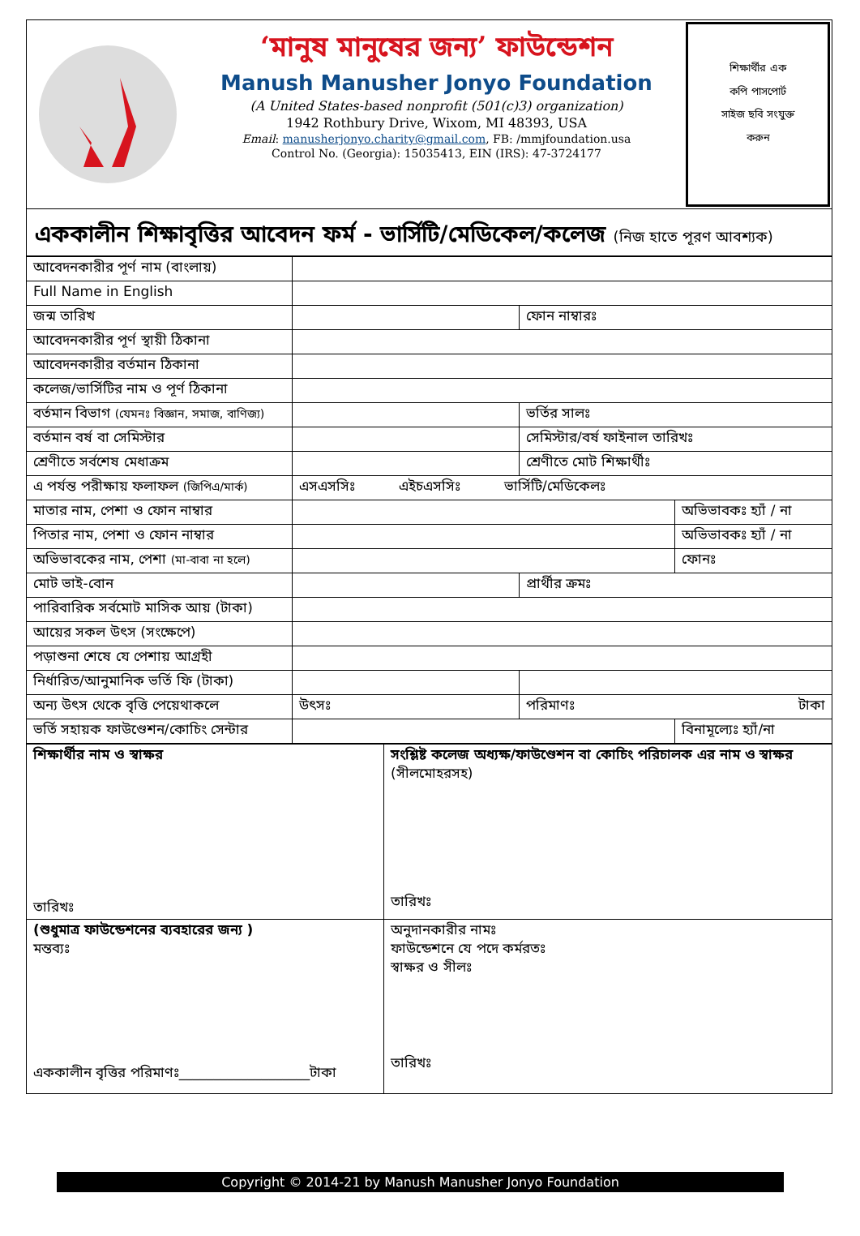‘মানুষ মানুষের জন্য’ ফাউন্ডেশন
Manush Manusher Jonyo Foundation
(A United States-based nonprofit (501(c)3) organization)
1942 Rothbury Drive, Wixom, MI 48393, USA
Email: manusherjonyo.charity@gmail.com, FB: /mmjfoundation.usa
Control No. (Georgia): 15035413, EIN (IRS): 47-3724177
শিক্ষার্থীর এক
কপি পাসপোর্ট
সাইজ ছবি সংযুক্ত
করুন
এককালীন শিক্ষাবৃত্তির আবেদন ফর্ম - ভার্সিটি/মেডিকেল/কলেজ (নিজ হাতে পূরণ আবশ্যক)
| আবেদনকারীর পূর্ণ নাম (বাংলায়) | | | |
| Full Name in English | | | |
| জন্ম তারিখ | | ফোন নাম্বারঃ | |
| আবেদনকারীর পূর্ণ স্থায়ী ঠিকানা | | | |
| আবেদনকারীর বর্তমান ঠিকানা | | | |
| কলেজ/ভার্সিটির নাম ও পূর্ণ ঠিকানা | | | |
| বর্তমান বিভাগ (যেমনঃ বিজ্ঞান, সমাজ, বাণিজ্য) | | ভর্তির সালঃ | |
| বর্তমান বর্ষ বা সেমিস্টার | | সেমিস্টার/বর্ষ ফাইনাল তারিখঃ | |
| শ্রেণীতে সর্বশেষ মেধাক্রম | | শ্রেণীতে মোট শিক্ষার্থীঃ | |
| এ পর্যন্ত পরীক্ষায় ফলাফল (জিপিএ/মার্ক) | এসএসসিঃ এইচএসসিঃ ভার্সিটি/মেডিকেলঃ | | |
| মাতার নাম, পেশা ও ফোন নাম্বার | | | অভিভাবকঃ হ্যাঁ / না |
| পিতার নাম, পেশা ও ফোন নাম্বার | | | অভিভাবকঃ হ্যাঁ / না |
| অভিভাবকের নাম, পেশা (মা-বাবা না হলে) | | | ফোনঃ |
| মোট ভাই-বোন | | প্রার্থীর ক্রমঃ | |
| পারিবারিক সর্বমোট মাসিক আয় (টাকা) | | | |
| আয়ের সকল উৎস (সংক্ষেপে) | | | |
| পড়াশুনা শেষে যে পেশায় আগ্রহী | | | |
| নির্ধারিত/আনুমানিক ভর্তি ফি (টাকা) | | | |
| অন্য উৎস থেকে বৃত্তি পেয়েথাকলে | উৎসঃ | পরিমাণঃ টাকা | |
| ভর্তি সহায়ক ফাউণ্ডেশন/কোচিং সেন্টার | | | বিনামূল্যেঃ হ্যাঁ/না |
| শিক্ষার্থীর নাম ও স্বাক্ষর তারিখঃ | সংশ্লিষ্ট কলেজ অধ্যক্ষ/ফাউণ্ডেশন বা কোচিং পরিচালক এর নাম ও স্বাক্ষর (সীলমোহরসহ) তারিখঃ |
| (শুধুমাত্র ফাউন্ডেশনের ব্যবহারের জন্য ) মন্তব্যঃ এককালীন বৃত্তির পরিমাণঃ___________________টাকা | অনুদানকারীর নামঃ ফাউন্ডেশনে যে পদে কর্মরতঃ স্বাক্ষর ও সীলঃ তারিখঃ |
Copyright © 2014-21 by Manush Manusher Jonyo Foundation